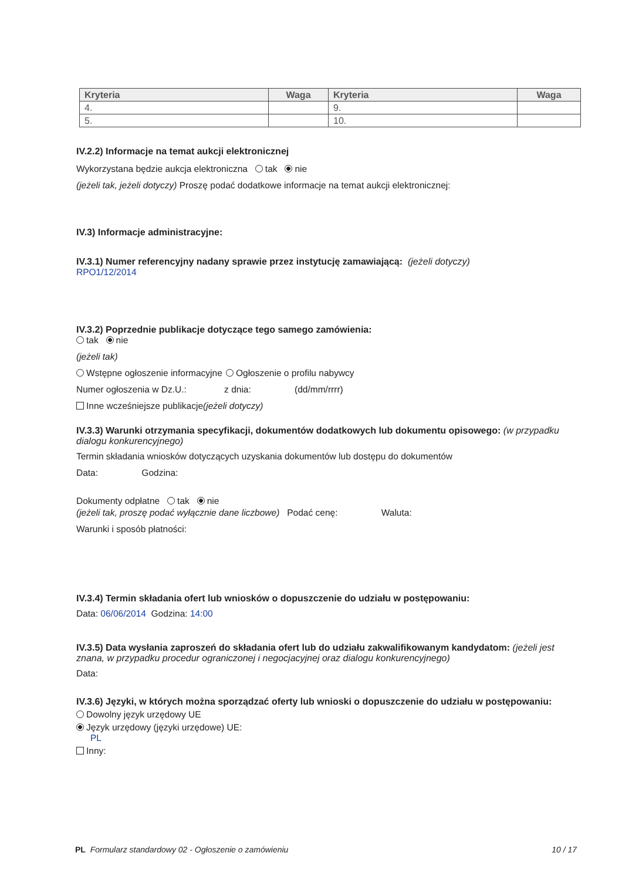| Kryteria | Waga | Kryteria | Waga |
| --- | --- | --- | --- |
| 4. | | 9. | |
| 5. | | 10. | |
IV.2.2) Informacje na temat aukcji elektronicznej
Wykorzystana będzie aukcja elektroniczna tak nie
(jeżeli tak, jeżeli dotyczy) Proszę podać dodatkowe informacje na temat aukcji elektronicznej:
IV.3) Informacje administracyjne:
IV.3.1) Numer referencyjny nadany sprawie przez instytucję zamawiającą: (jeżeli dotyczy)
RPO1/12/2014
IV.3.2) Poprzednie publikacje dotyczące tego samego zamówienia:
tak nie
(jeżeli tak)
Wstępne ogłoszenie informacyjne
Ogłoszenie o profilu nabywcy
Numer ogłoszenia w Dz.U.: z dnia: (dd/mm/rrrr)
Inne wcześniejsze publikacje(jeżeli dotyczy)
IV.3.3) Warunki otrzymania specyfikacji, dokumentów dodatkowych lub dokumentu opisowego: (w przypadku dialogu konkurencyjnego)
Termin składania wniosków dotyczących uzyskania dokumentów lub dostępu do dokumentów
Data: Godzina:
Dokumenty odpłatne tak nie
(jeżeli tak, proszę podać wyłącznie dane liczbowe) Podać cenę: Waluta:
Warunki i sposób płatności:
IV.3.4) Termin składania ofert lub wniosków o dopuszczenie do udziału w postępowaniu:
Data: 06/06/2014 Godzina: 14:00
IV.3.5) Data wysłania zaproszeń do składania ofert lub do udziału zakwalifikowanym kandydatom: (jeżeli jest znana, w przypadku procedur ograniczonej i negocjacyjnej oraz dialogu konkurencyjnego)
Data:
IV.3.6) Języki, w których można sporządzać oferty lub wnioski o dopuszczenie do udziału w postępowaniu:
Dowolny język urzędowy UE
Język urzędowy (języki urzędowe) UE:
PL
Inny:
PL Formularz standardowy 02 - Ogłoszenie o zamówieniu 10 / 17